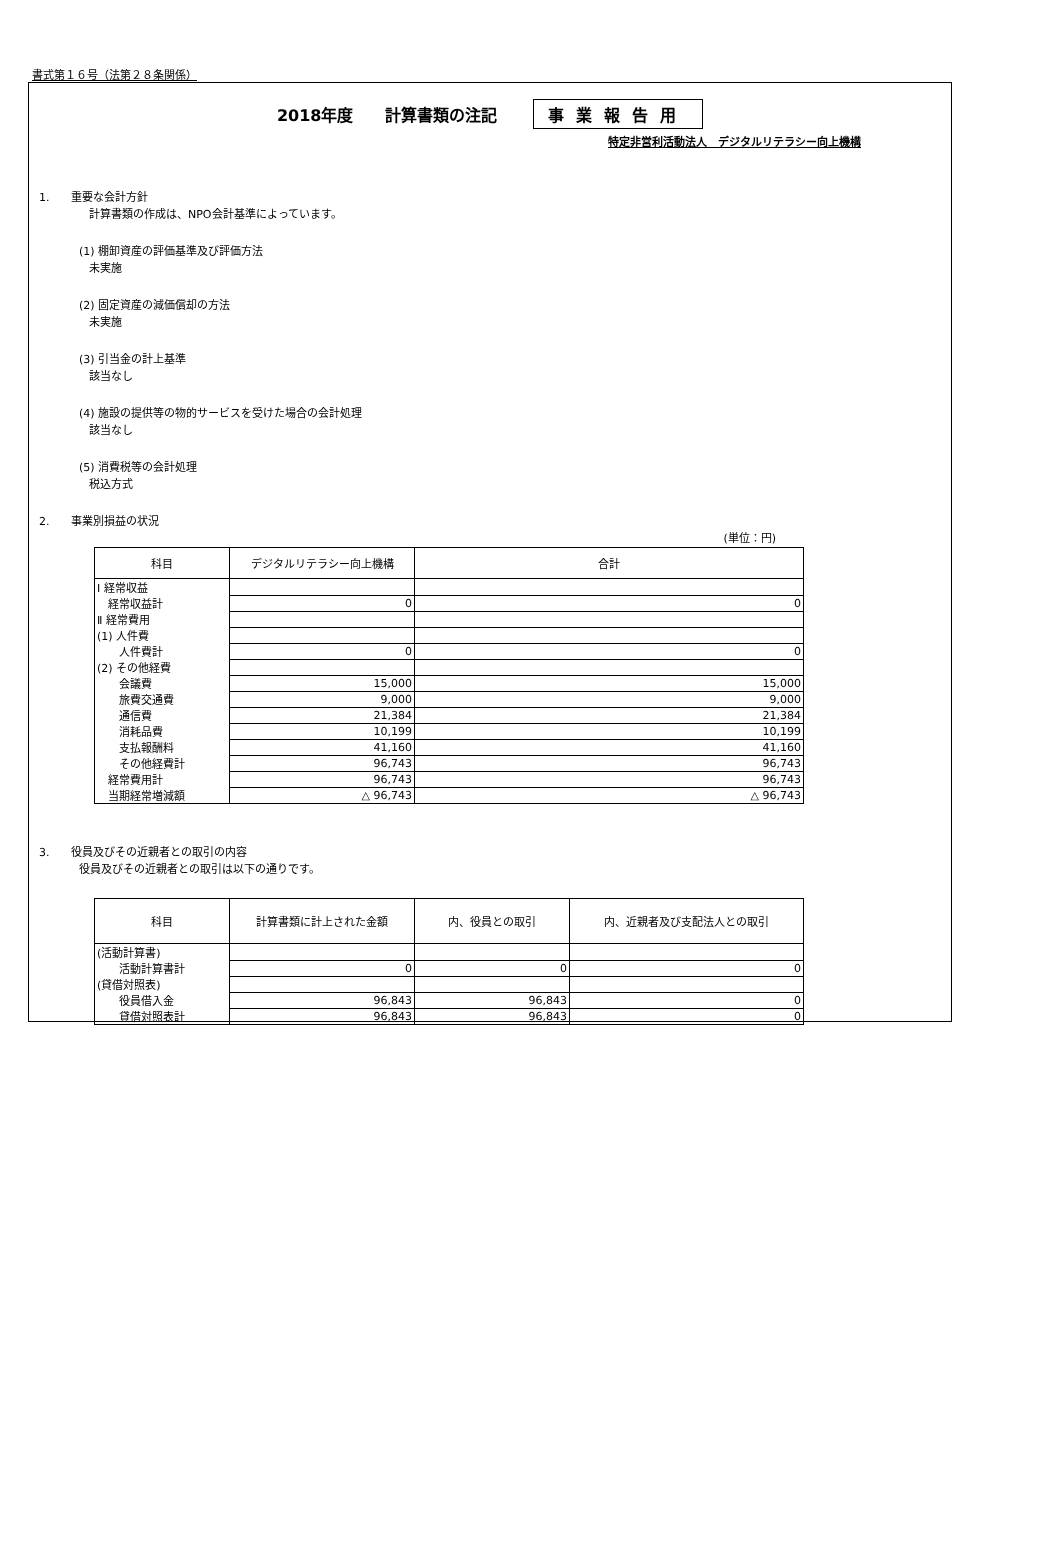書式第１６号（法第２８条関係）
2018年度　　計算書類の注記 事業報告用
特定非営利活動法人　デジタルリテラシー向上機構
1.　　重要な会計方針
計算書類の作成は、NPO会計基準によっています。
(1) 棚卸資産の評価基準及び評価方法
未実施
(2) 固定資産の減価償却の方法
未実施
(3) 引当金の計上基準
該当なし
(4) 施設の提供等の物的サービスを受けた場合の会計処理
該当なし
(5) 消費税等の会計処理
税込方式
2.　　事業別損益の状況
(単位：円)
| 科目 | デジタルリテラシー向上機構 | 合計 |
| --- | --- | --- |
| Ⅰ 経常収益 | | |
| 経常収益計 | 0 | 0 |
| Ⅱ 経常費用 | | |
| (1) 人件費 | | |
| 人件費計 | 0 | 0 |
| (2) その他経費 | | |
| 会議費 | 15,000 | 15,000 |
| 旅費交通費 | 9,000 | 9,000 |
| 通信費 | 21,384 | 21,384 |
| 消耗品費 | 10,199 | 10,199 |
| 支払報酬料 | 41,160 | 41,160 |
| その他経費計 | 96,743 | 96,743 |
| 経常費用計 | 96,743 | 96,743 |
| 当期経常増減額 | △ 96,743 | △ 96,743 |
3.　　役員及びその近親者との取引の内容
役員及びその近親者との取引は以下の通りです。
| 科目 | 計算書類に計上された金額 | 内、役員との取引 | 内、近親者及び支配法人との取引 |
| --- | --- | --- | --- |
| (活動計算書) | | | |
| 活動計算書計 | 0 | 0 | 0 |
| (貸借対照表) | | | |
| 役員借入金 | 96,843 | 96,843 | 0 |
| 貸借対照表計 | 96,843 | 96,843 | 0 |